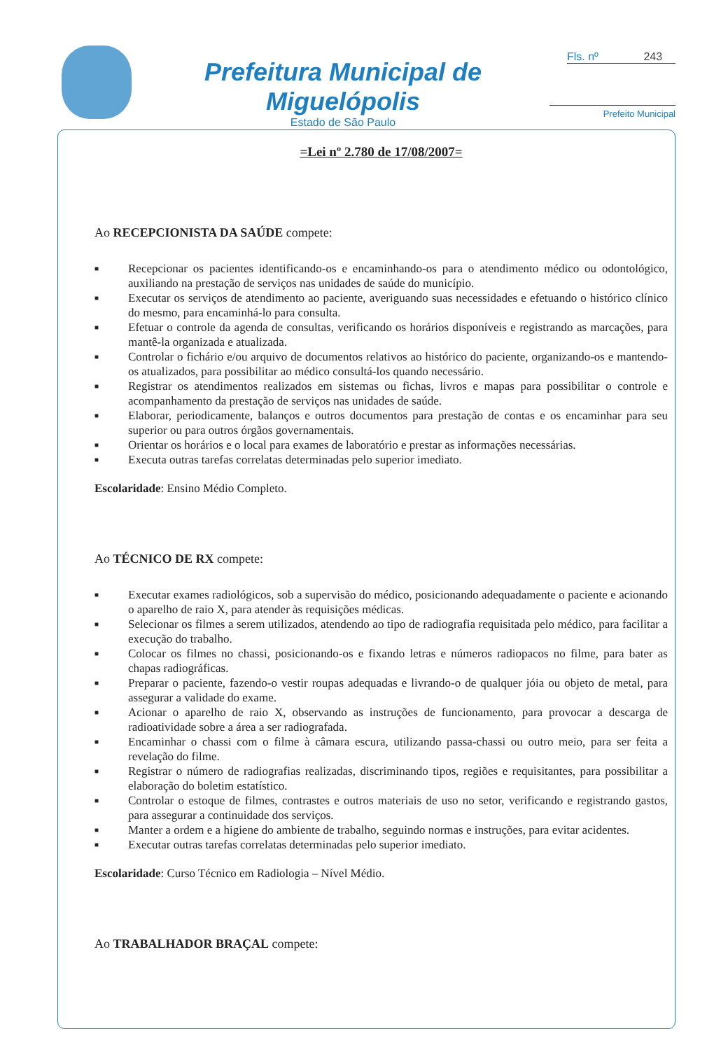Prefeitura Municipal de Miguelópolis
Estado de São Paulo
Fls. nº 243
Prefeito Municipal
=Lei nº 2.780 de 17/08/2007=
Ao RECEPCIONISTA DA SAÚDE compete:
■ Recepcionar os pacientes identificando-os e encaminhando-os para o atendimento médico ou odontológico, auxiliando na prestação de serviços nas unidades de saúde do município.
■ Executar os serviços de atendimento ao paciente, averiguando suas necessidades e efetuando o histórico clínico do mesmo, para encaminhá-lo para consulta.
■ Efetuar o controle da agenda de consultas, verificando os horários disponíveis e registrando as marcações, para mantê-la organizada e atualizada.
■ Controlar o fichário e/ou arquivo de documentos relativos ao histórico do paciente, organizando-os e mantendo-os atualizados, para possibilitar ao médico consultá-los quando necessário.
■ Registrar os atendimentos realizados em sistemas ou fichas, livros e mapas para possibilitar o controle e acompanhamento da prestação de serviços nas unidades de saúde.
■ Elaborar, periodicamente, balanços e outros documentos para prestação de contas e os encaminhar para seu superior ou para outros órgãos governamentais.
■ Orientar os horários e o local para exames de laboratório e prestar as informações necessárias.
■ Executa outras tarefas correlatas determinadas pelo superior imediato.
Escolaridade: Ensino Médio Completo.
Ao TÉCNICO DE RX compete:
■ Executar exames radiológicos, sob a supervisão do médico, posicionando adequadamente o paciente e acionando o aparelho de raio X, para atender às requisições médicas.
■ Selecionar os filmes a serem utilizados, atendendo ao tipo de radiografia requisitada pelo médico, para facilitar a execução do trabalho.
■ Colocar os filmes no chassi, posicionando-os e fixando letras e números radiopacos no filme, para bater as chapas radiográficas.
■ Preparar o paciente, fazendo-o vestir roupas adequadas e livrando-o de qualquer jóia ou objeto de metal, para assegurar a validade do exame.
■ Acionar o aparelho de raio X, observando as instruções de funcionamento, para provocar a descarga de radioatividade sobre a área a ser radiografada.
■ Encaminhar o chassi com o filme à câmara escura, utilizando passa-chassi ou outro meio, para ser feita a revelação do filme.
■ Registrar o número de radiografias realizadas, discriminando tipos, regiões e requisitantes, para possibilitar a elaboração do boletim estatístico.
■ Controlar o estoque de filmes, contrastes e outros materiais de uso no setor, verificando e registrando gastos, para assegurar a continuidade dos serviços.
■ Manter a ordem e a higiene do ambiente de trabalho, seguindo normas e instruções, para evitar acidentes.
■ Executar outras tarefas correlatas determinadas pelo superior imediato.
Escolaridade: Curso Técnico em Radiologia – Nível Médio.
Ao TRABALHADOR BRAÇAL compete: